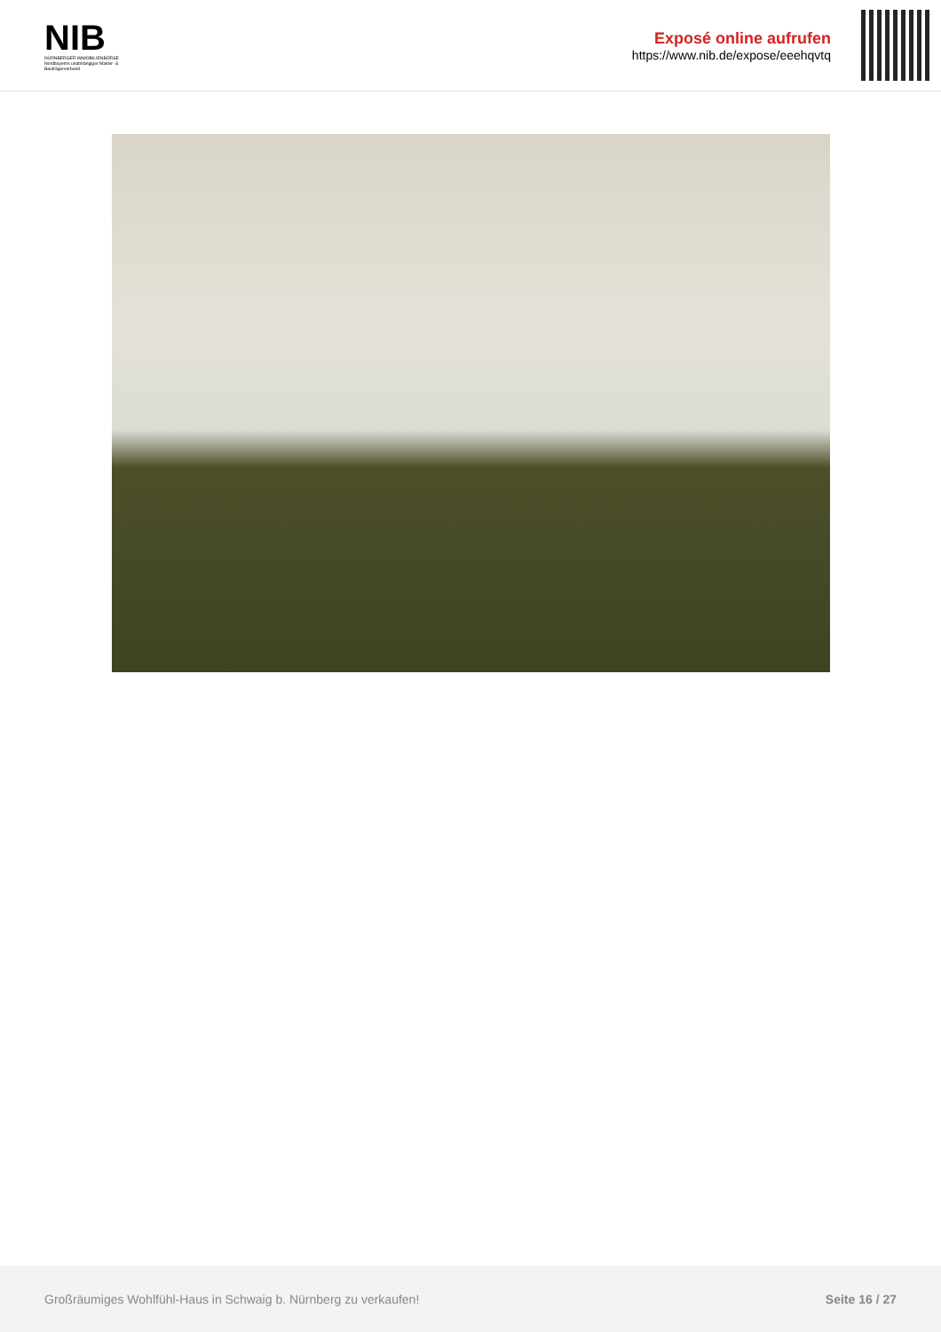NIB
NÜRNBERGER IMMOBILIENBÖRSE
Nordbayerns unabhängiger Makler- & Bauträgerverbund
Exposé online aufrufen
https://www.nib.de/expose/eeehqvtq
Großräumiges Wohlfühl-Haus in Schwaig b. Nürnberg zu verkaufen! Seite 16 / 27